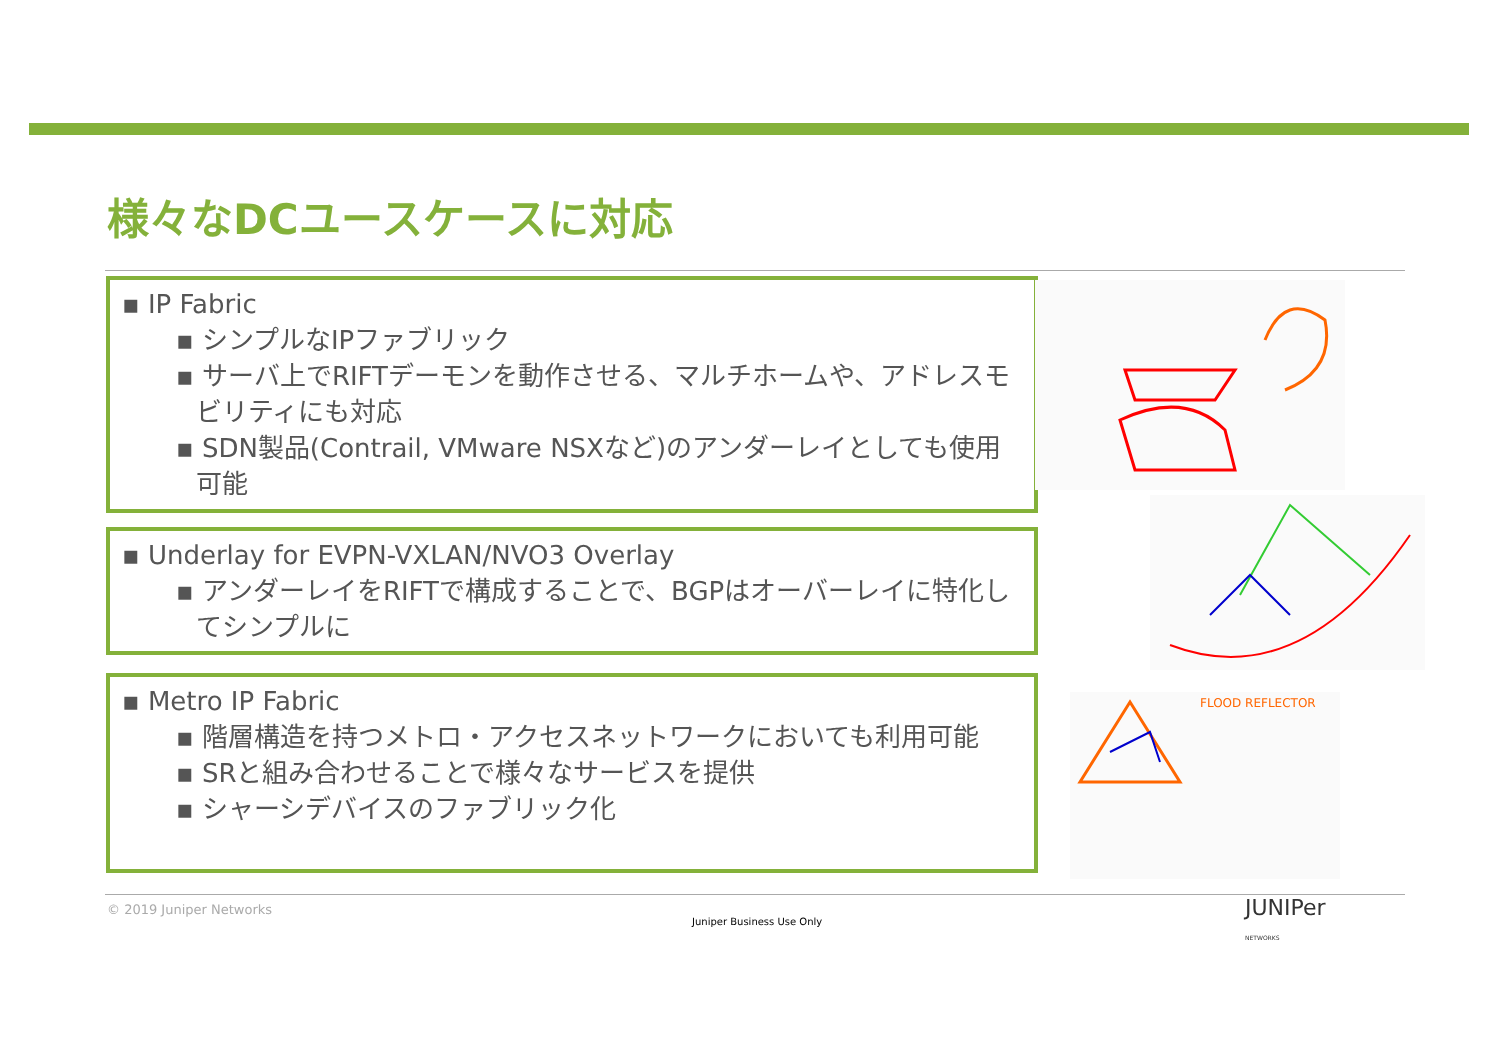様々なDCユースケースに対応
▪ IP Fabric
▪ シンプルなIPファブリック
▪ サーバ上でRIFTデーモンを動作させる、マルチホームや、アドレスモビリティにも対応
▪ SDN製品(Contrail, VMware NSXなど)のアンダーレイとしても使用可能
▪ Underlay for EVPN-VXLAN/NVO3 Overlay
▪ アンダーレイをRIFTで構成することで、BGPはオーバーレイに特化してシンプルに
▪ Metro IP Fabric
▪ 階層構造を持つメトロ・アクセスネットワークにおいても利用可能
▪ SRと組み合わせることで様々なサービスを提供
▪ シャーシデバイスのファブリック化
FLOOD REFLECTOR
© 2019 Juniper Networks
Juniper Business Use Only
JUNIPer
NETWORKS